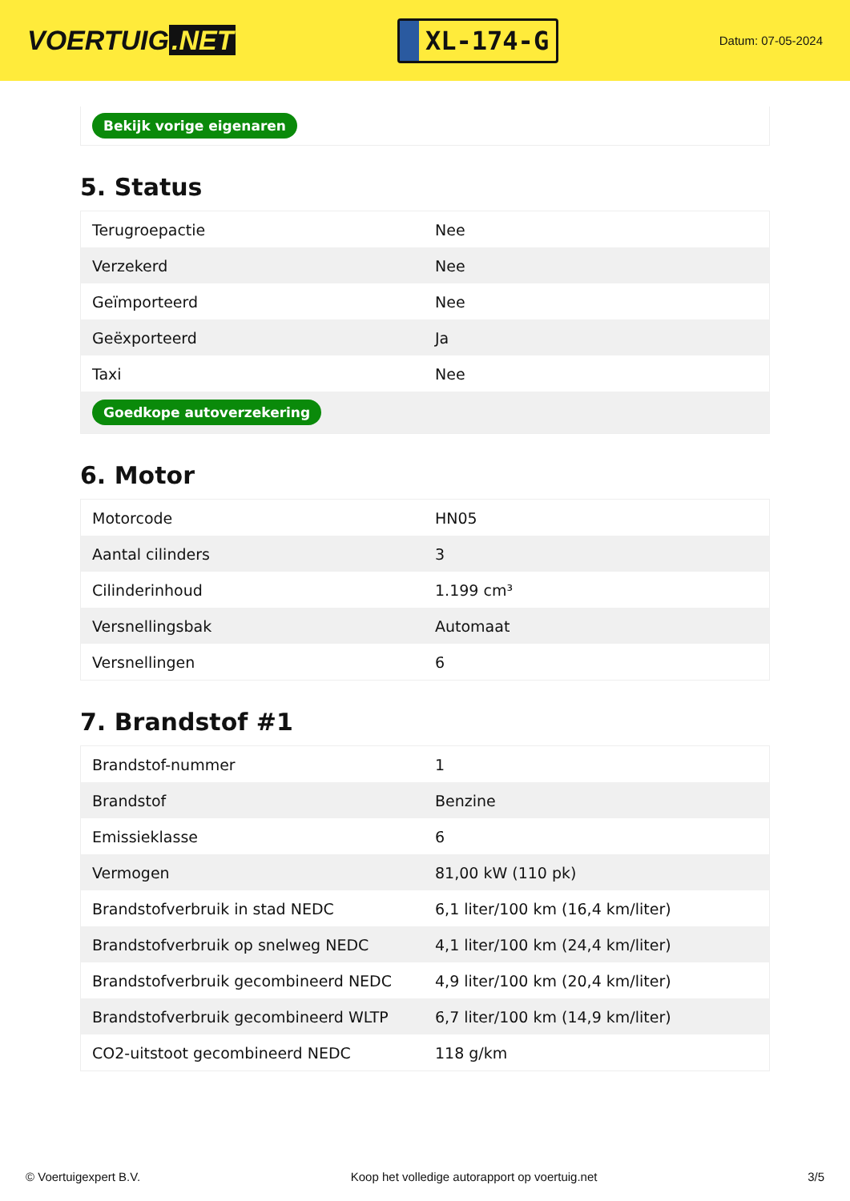VOERTUIG.NET
XL-174-G
Datum: 07-05-2024
Bekijk vorige eigenaren
5. Status
| Terugroepactie | Nee |
| Verzekerd | Nee |
| Geïmporteerd | Nee |
| Geëxporteerd | Ja |
| Taxi | Nee |
| Goedkope autoverzekering | |
6. Motor
| Motorcode | HN05 |
| Aantal cilinders | 3 |
| Cilinderinhoud | 1.199 cm³ |
| Versnellingsbak | Automaat |
| Versnellingen | 6 |
7. Brandstof #1
| Brandstof-nummer | 1 |
| Brandstof | Benzine |
| Emissieklasse | 6 |
| Vermogen | 81,00 kW (110 pk) |
| Brandstofverbruik in stad NEDC | 6,1 liter/100 km (16,4 km/liter) |
| Brandstofverbruik op snelweg NEDC | 4,1 liter/100 km (24,4 km/liter) |
| Brandstofverbruik gecombineerd NEDC | 4,9 liter/100 km (20,4 km/liter) |
| Brandstofverbruik gecombineerd WLTP | 6,7 liter/100 km (14,9 km/liter) |
| CO2-uitstoot gecombineerd NEDC | 118 g/km |
© Voertuigexpert B.V. Koop het volledige autorapport op voertuig.net 3/5